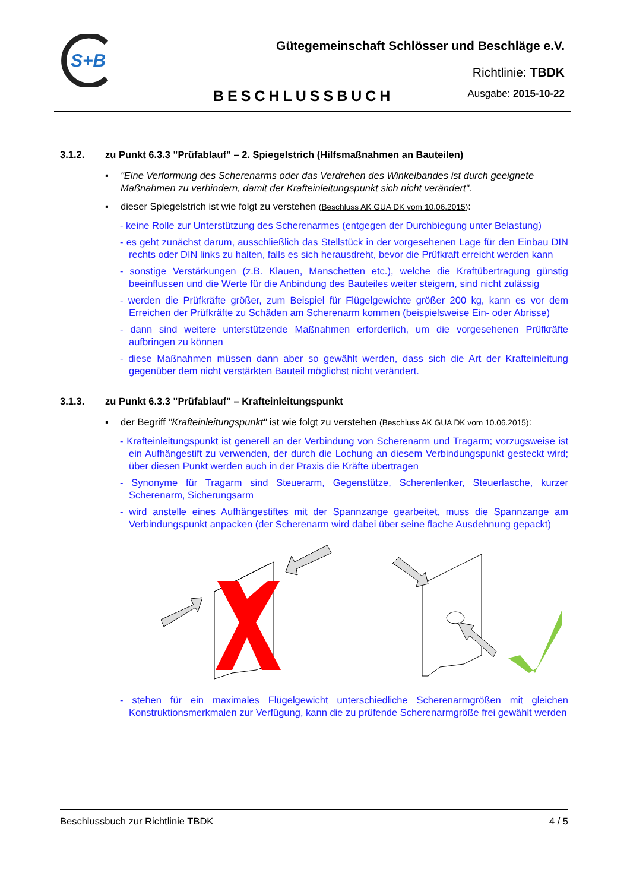S+B
Gütegemeinschaft Schlösser und Beschläge e.V.
Richtlinie: TBDK
BESCHLUSSBUCH Ausgabe: 2015-10-22
3.1.2. zu Punkt 6.3.3 "Prüfablauf" – 2. Spiegelstrich (Hilfsmaßnahmen an Bauteilen)
▪ "Eine Verformung des Scherenarms oder das Verdrehen des Winkelbandes ist durch geeignete Maßnahmen zu verhindern, damit der Krafteinleitungspunkt sich nicht verändert".
▪ dieser Spiegelstrich ist wie folgt zu verstehen (Beschluss AK GUA DK vom 10.06.2015):
- keine Rolle zur Unterstützung des Scherenarmes (entgegen der Durchbiegung unter Belastung)
- es geht zunächst darum, ausschließlich das Stellstück in der vorgesehenen Lage für den Einbau DIN rechts oder DIN links zu halten, falls es sich herausdreht, bevor die Prüfkraft erreicht werden kann
- sonstige Verstärkungen (z.B. Klauen, Manschetten etc.), welche die Kraftübertragung günstig beeinflussen und die Werte für die Anbindung des Bauteiles weiter steigern, sind nicht zulässig
- werden die Prüfkräfte größer, zum Beispiel für Flügelgewichte größer 200 kg, kann es vor dem Erreichen der Prüfkräfte zu Schäden am Scherenarm kommen (beispielsweise Ein- oder Abrisse)
- dann sind weitere unterstützende Maßnahmen erforderlich, um die vorgesehenen Prüfkräfte aufbringen zu können
- diese Maßnahmen müssen dann aber so gewählt werden, dass sich die Art der Krafteinleitung gegenüber dem nicht verstärkten Bauteil möglichst nicht verändert.
3.1.3. zu Punkt 6.3.3 "Prüfablauf" – Krafteinleitungspunkt
▪ der Begriff "Krafteinleitungspunkt" ist wie folgt zu verstehen (Beschluss AK GUA DK vom 10.06.2015):
- Krafteinleitungspunkt ist generell an der Verbindung von Scherenarm und Tragarm; vorzugsweise ist ein Aufhängestift zu verwenden, der durch die Lochung an diesem Verbindungspunkt gesteckt wird; über diesen Punkt werden auch in der Praxis die Kräfte übertragen
- Synonyme für Tragarm sind Steuerarm, Gegenstütze, Scherenlenker, Steuerlasche, kurzer Scherenarm, Sicherungsarm
- wird anstelle eines Aufhängestiftes mit der Spannzange gearbeitet, muss die Spannzange am Verbindungspunkt anpacken (der Scherenarm wird dabei über seine flache Ausdehnung gepackt)
- stehen für ein maximales Flügelgewicht unterschiedliche Scherenarmgrößen mit gleichen Konstruktionsmerkmalen zur Verfügung, kann die zu prüfende Scherenarmgröße frei gewählt werden
Beschlussbuch zur Richtlinie TBDK 4 / 5